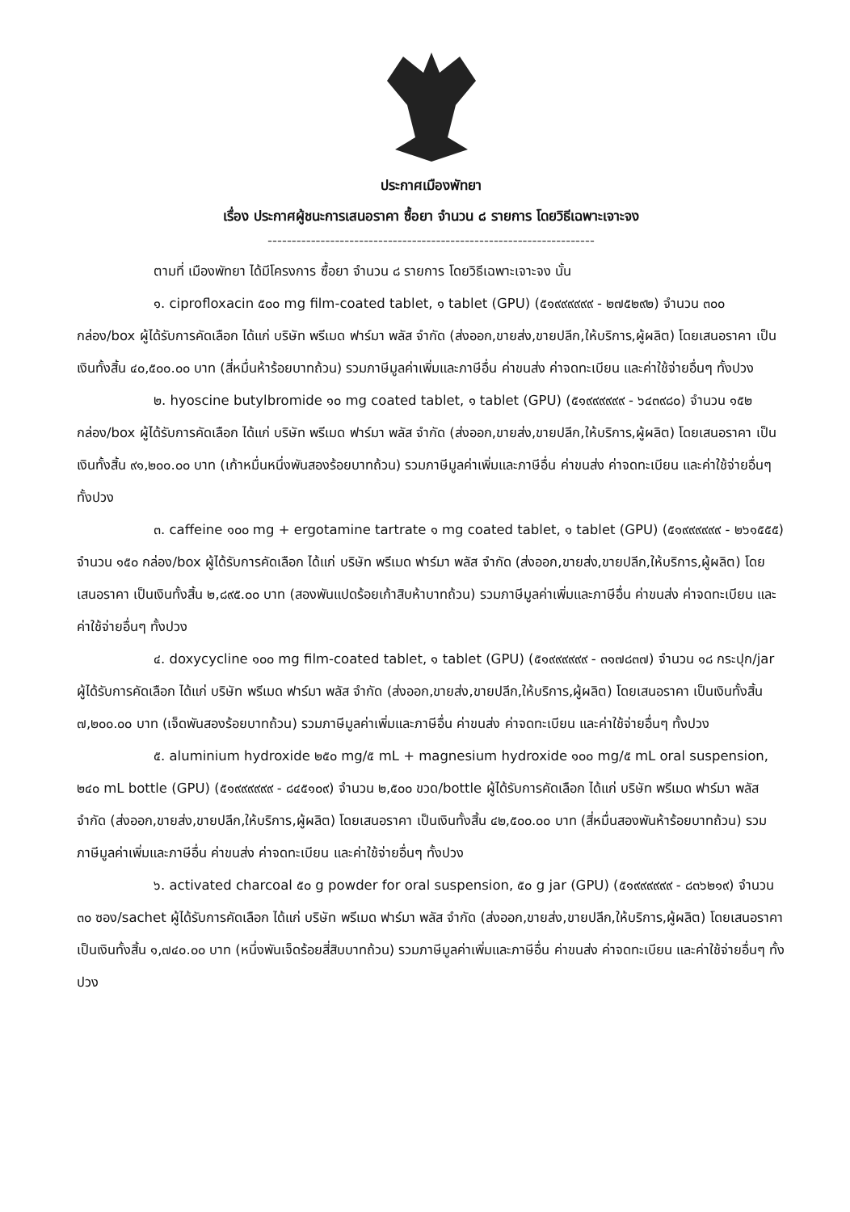ประกาศเมืองพัทยา
เรื่อง ประกาศผู้ชนะการเสนอราคา ซื้อยา จำนวน ๘ รายการ โดยวิธีเฉพาะเจาะจง
--------------------------------------------------------------------
ตามที่ เมืองพัทยา ได้มีโครงการ ซื้อยา จำนวน ๘ รายการ โดยวิธีเฉพาะเจาะจง นั้น
๑. ciprofloxacin ๕๐๐ mg film-coated tablet, ๑ tablet (GPU) (๕๑๙๙๙๙๙๙ - ๒๗๕๒๙๒) จำนวน ๓๐๐ กล่อง/box ผู้ได้รับการคัดเลือก ได้แก่ บริษัท พรีเมด ฟาร์มา พลัส จำกัด (ส่งออก,ขายส่ง,ขายปลีก,ให้บริการ,ผู้ผลิต) โดยเสนอราคา เป็นเงินทั้งสิ้น ๔๐,๕๐๐.๐๐ บาท (สี่หมื่นห้าร้อยบาทถ้วน) รวมภาษีมูลค่าเพิ่มและภาษีอื่น ค่าขนส่ง ค่าจดทะเบียน และค่าใช้จ่ายอื่นๆ ทั้งปวง
๒. hyoscine butylbromide ๑๐ mg coated tablet, ๑ tablet (GPU) (๕๑๙๙๙๙๙๙ - ๖๔๓๙๘๐) จำนวน ๑๕๒ กล่อง/box ผู้ได้รับการคัดเลือก ได้แก่ บริษัท พรีเมด ฟาร์มา พลัส จำกัด (ส่งออก,ขายส่ง,ขายปลีก,ให้บริการ,ผู้ผลิต) โดยเสนอราคา เป็นเงินทั้งสิ้น ๙๑,๒๐๐.๐๐ บาท (เก้าหมื่นหนึ่งพันสองร้อยบาทถ้วน) รวมภาษีมูลค่าเพิ่มและภาษีอื่น ค่าขนส่ง ค่าจดทะเบียน และค่าใช้จ่ายอื่นๆ ทั้งปวง
๓. caffeine ๑๐๐ mg + ergotamine tartrate ๑ mg coated tablet, ๑ tablet (GPU) (๕๑๙๙๙๙๙๙ - ๒๖๑๕๕๕) จำนวน ๑๕๐ กล่อง/box ผู้ได้รับการคัดเลือก ได้แก่ บริษัท พรีเมด ฟาร์มา พลัส จำกัด (ส่งออก,ขายส่ง,ขายปลีก,ให้บริการ,ผู้ผลิต) โดยเสนอราคา เป็นเงินทั้งสิ้น ๒,๘๙๕.๐๐ บาท (สองพันแปดร้อยเก้าสิบห้าบาทถ้วน) รวมภาษีมูลค่าเพิ่มและภาษีอื่น ค่าขนส่ง ค่าจดทะเบียน และค่าใช้จ่ายอื่นๆ ทั้งปวง
๔. doxycycline ๑๐๐ mg film-coated tablet, ๑ tablet (GPU) (๕๑๙๙๙๙๙๙ - ๓๑๗๘๓๗) จำนวน ๑๘ กระปุก/jar ผู้ได้รับการคัดเลือก ได้แก่ บริษัท พรีเมด ฟาร์มา พลัส จำกัด (ส่งออก,ขายส่ง,ขายปลีก,ให้บริการ,ผู้ผลิต) โดยเสนอราคา เป็นเงินทั้งสิ้น ๗,๒๐๐.๐๐ บาท (เจ็ดพันสองร้อยบาทถ้วน) รวมภาษีมูลค่าเพิ่มและภาษีอื่น ค่าขนส่ง ค่าจดทะเบียน และค่าใช้จ่ายอื่นๆ ทั้งปวง
๕. aluminium hydroxide ๒๕๐ mg/๕ mL + magnesium hydroxide ๑๐๐ mg/๕ mL oral suspension, ๒๔๐ mL bottle (GPU) (๕๑๙๙๙๙๙๙ - ๘๔๕๑๐๙) จำนวน ๒,๕๐๐ ขวด/bottle ผู้ได้รับการคัดเลือก ได้แก่ บริษัท พรีเมด ฟาร์มา พลัส จำกัด (ส่งออก,ขายส่ง,ขายปลีก,ให้บริการ,ผู้ผลิต) โดยเสนอราคา เป็นเงินทั้งสิ้น ๔๒,๕๐๐.๐๐ บาท (สี่หมื่นสองพันห้าร้อยบาทถ้วน) รวมภาษีมูลค่าเพิ่มและภาษีอื่น ค่าขนส่ง ค่าจดทะเบียน และค่าใช้จ่ายอื่นๆ ทั้งปวง
๖. activated charcoal ๕๐ g powder for oral suspension, ๕๐ g jar (GPU) (๕๑๙๙๙๙๙๙ - ๘๓๖๒๑๙) จำนวน ๓๐ ซอง/sachet ผู้ได้รับการคัดเลือก ได้แก่ บริษัท พรีเมด ฟาร์มา พลัส จำกัด (ส่งออก,ขายส่ง,ขายปลีก,ให้บริการ,ผู้ผลิต) โดยเสนอราคา เป็นเงินทั้งสิ้น ๑,๗๔๐.๐๐ บาท (หนึ่งพันเจ็ดร้อยสี่สิบบาทถ้วน) รวมภาษีมูลค่าเพิ่มและภาษีอื่น ค่าขนส่ง ค่าจดทะเบียน และค่าใช้จ่ายอื่นๆ ทั้งปวง